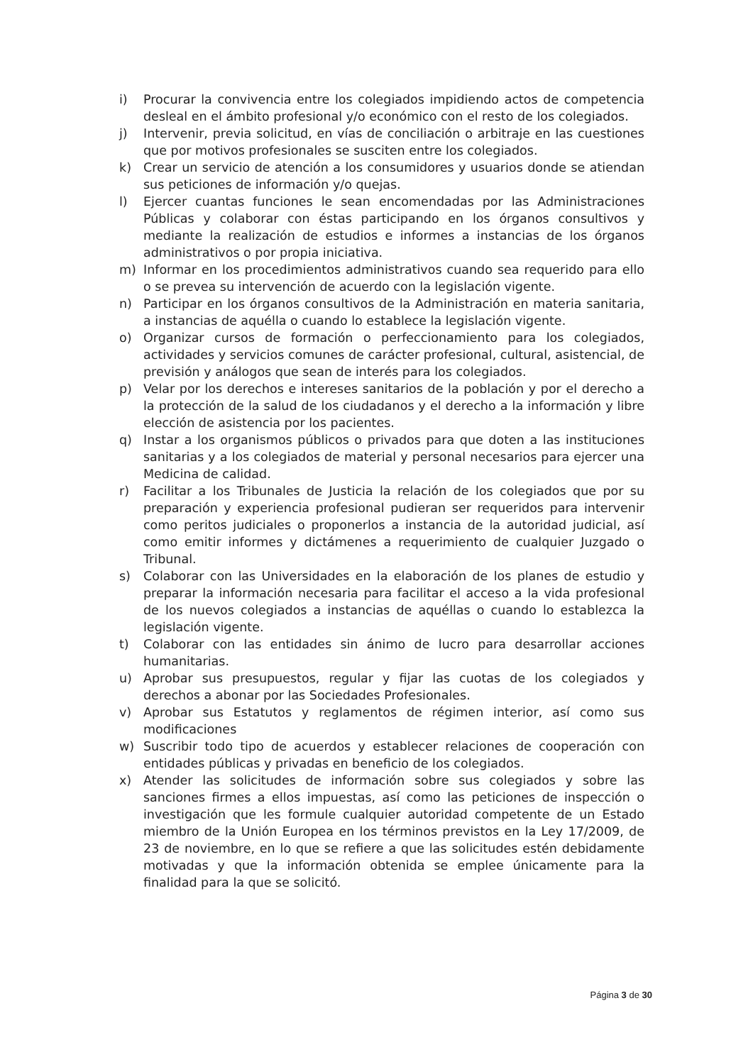i) Procurar la convivencia entre los colegiados impidiendo actos de competencia desleal en el ámbito profesional y/o económico con el resto de los colegiados.
j) Intervenir, previa solicitud, en vías de conciliación o arbitraje en las cuestiones que por motivos profesionales se susciten entre los colegiados.
k) Crear un servicio de atención a los consumidores y usuarios donde se atiendan sus peticiones de información y/o quejas.
l) Ejercer cuantas funciones le sean encomendadas por las Administraciones Públicas y colaborar con éstas participando en los órganos consultivos y mediante la realización de estudios e informes a instancias de los órganos administrativos o por propia iniciativa.
m) Informar en los procedimientos administrativos cuando sea requerido para ello o se prevea su intervención de acuerdo con la legislación vigente.
n) Participar en los órganos consultivos de la Administración en materia sanitaria, a instancias de aquélla o cuando lo establece la legislación vigente.
o) Organizar cursos de formación o perfeccionamiento para los colegiados, actividades y servicios comunes de carácter profesional, cultural, asistencial, de previsión y análogos que sean de interés para los colegiados.
p) Velar por los derechos e intereses sanitarios de la población y por el derecho a la protección de la salud de los ciudadanos y el derecho a la información y libre elección de asistencia por los pacientes.
q) Instar a los organismos públicos o privados para que doten a las instituciones sanitarias y a los colegiados de material y personal necesarios para ejercer una Medicina de calidad.
r) Facilitar a los Tribunales de Justicia la relación de los colegiados que por su preparación y experiencia profesional pudieran ser requeridos para intervenir como peritos judiciales o proponerlos a instancia de la autoridad judicial, así como emitir informes y dictámenes a requerimiento de cualquier Juzgado o Tribunal.
s) Colaborar con las Universidades en la elaboración de los planes de estudio y preparar la información necesaria para facilitar el acceso a la vida profesional de los nuevos colegiados a instancias de aquéllas o cuando lo establezca la legislación vigente.
t) Colaborar con las entidades sin ánimo de lucro para desarrollar acciones humanitarias.
u) Aprobar sus presupuestos, regular y fijar las cuotas de los colegiados y derechos a abonar por las Sociedades Profesionales.
v) Aprobar sus Estatutos y reglamentos de régimen interior, así como sus modificaciones
w) Suscribir todo tipo de acuerdos y establecer relaciones de cooperación con entidades públicas y privadas en beneficio de los colegiados.
x) Atender las solicitudes de información sobre sus colegiados y sobre las sanciones firmes a ellos impuestas, así como las peticiones de inspección o investigación que les formule cualquier autoridad competente de un Estado miembro de la Unión Europea en los términos previstos en la Ley 17/2009, de 23 de noviembre, en lo que se refiere a que las solicitudes estén debidamente motivadas y que la información obtenida se emplee únicamente para la finalidad para la que se solicitó.
Página 3 de 30